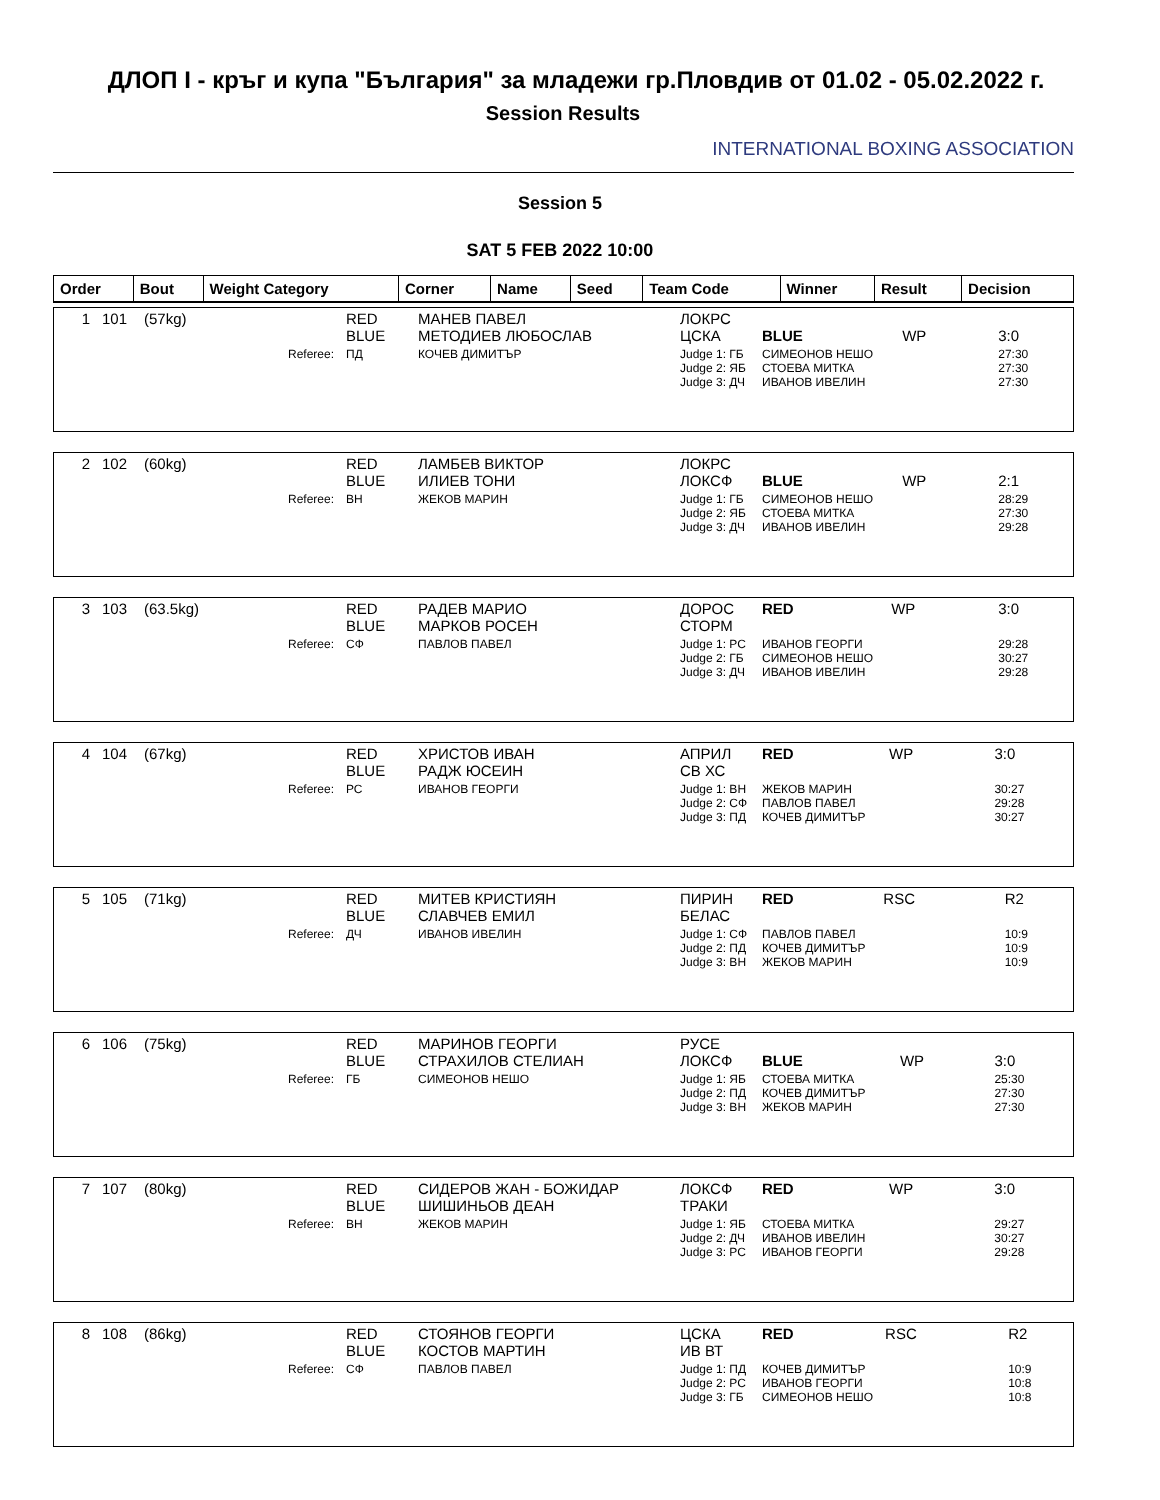ДЛОП I - кръг и купа "България" за младежи гр.Пловдив от 01.02 - 05.02.2022 г.
Session Results
INTERNATIONAL BOXING ASSOCIATION
Session 5
SAT 5 FEB 2022 10:00
| Order | Bout | Weight Category | Corner | Name | Seed | Team Code | Winner | Result | Decision |
| --- | --- | --- | --- | --- | --- | --- | --- | --- | --- |
| 1 | 101 | (57kg) | RED BLUE | МАНЕВ ПАВЕЛ МЕТОДИЕВ ЛЮБОСЛАВ | ЛОКРС ЦСКА | BLUE | WP | 3:0 |
| | | Referee: | ПД | КОЧЕВ ДИМИТЪР | Judge 1: ГБ Judge 2: ЯБ Judge 3: ДЧ | СИМЕОНОВ НЕШО СТОЕВА МИТКА ИВАНОВ ИВЕЛИН | | 27:30 27:30 27:30 |
| 2 | 102 | (60kg) | RED BLUE | ЛАМБЕВ ВИКТОР ИЛИЕВ ТОНИ | ЛОКРС ЛОКСФ | BLUE | WP | 2:1 |
| | | Referee: | ВН | ЖЕКОВ МАРИН | Judge 1: ГБ Judge 2: ЯБ Judge 3: ДЧ | СИМЕОНОВ НЕШО СТОЕВА МИТКА ИВАНОВ ИВЕЛИН | | 28:29 27:30 29:28 |
| 3 | 103 | (63.5kg) | RED BLUE | РАДЕВ МАРИО МАРКОВ РОСЕН | ДОРОС СТОРМ | RED | WP | 3:0 |
| | | Referee: | СФ | ПАВЛОВ ПАВЕЛ | Judge 1: РС Judge 2: ГБ Judge 3: ДЧ | ИВАНОВ ГЕОРГИ СИМЕОНОВ НЕШО ИВАНОВ ИВЕЛИН | | 29:28 30:27 29:28 |
| 4 | 104 | (67kg) | RED BLUE | ХРИСТОВ ИВАН РАДЖ ЮСЕИН | АПРИЛ СВ ХС | RED | WP | 3:0 |
| | | Referee: | РС | ИВАНОВ ГЕОРГИ | Judge 1: ВН Judge 2: СФ Judge 3: ПД | ЖЕКОВ МАРИН ПАВЛОВ ПАВЕЛ КОЧЕВ ДИМИТЪР | | 30:27 29:28 30:27 |
| 5 | 105 | (71kg) | RED BLUE | МИТЕВ КРИСТИЯН СЛАВЧЕВ ЕМИЛ | ПИРИН БЕЛАС | RED | RSC | R2 |
| | | Referee: | ДЧ | ИВАНОВ ИВЕЛИН | Judge 1: СФ Judge 2: ПД Judge 3: ВН | ПАВЛОВ ПАВЕЛ КОЧЕВ ДИМИТЪР ЖЕКОВ МАРИН | | 10:9 10:9 10:9 |
| 6 | 106 | (75kg) | RED BLUE | МАРИНОВ ГЕОРГИ СТРАХИЛОВ СТЕЛИАН | РУСЕ ЛОКСФ | BLUE | WP | 3:0 |
| | | Referee: | ГБ | СИМЕОНОВ НЕШО | Judge 1: ЯБ Judge 2: ПД Judge 3: ВН | СТОЕВА МИТКА КОЧЕВ ДИМИТЪР ЖЕКОВ МАРИН | | 25:30 27:30 27:30 |
| 7 | 107 | (80kg) | RED BLUE | СИДЕРОВ ЖАН - БОЖИДАР ШИШИНЬОВ ДЕАН | ЛОКСФ ТРАКИ | RED | WP | 3:0 |
| | | Referee: | ВН | ЖЕКОВ МАРИН | Judge 1: ЯБ Judge 2: ДЧ Judge 3: РС | СТОЕВА МИТКА ИВАНОВ ИВЕЛИН ИВАНОВ ГЕОРГИ | | 29:27 30:27 29:28 |
| 8 | 108 | (86kg) | RED BLUE | СТОЯНОВ ГЕОРГИ КОСТОВ МАРТИН | ЦСКА ИВ ВТ | RED | RSC | R2 |
| | | Referee: | СФ | ПАВЛОВ ПАВЕЛ | Judge 1: ПД Judge 2: РС Judge 3: ГБ | КОЧЕВ ДИМИТЪР ИВАНОВ ГЕОРГИ СИМЕОНОВ НЕШО | | 10:9 10:8 10:8 |